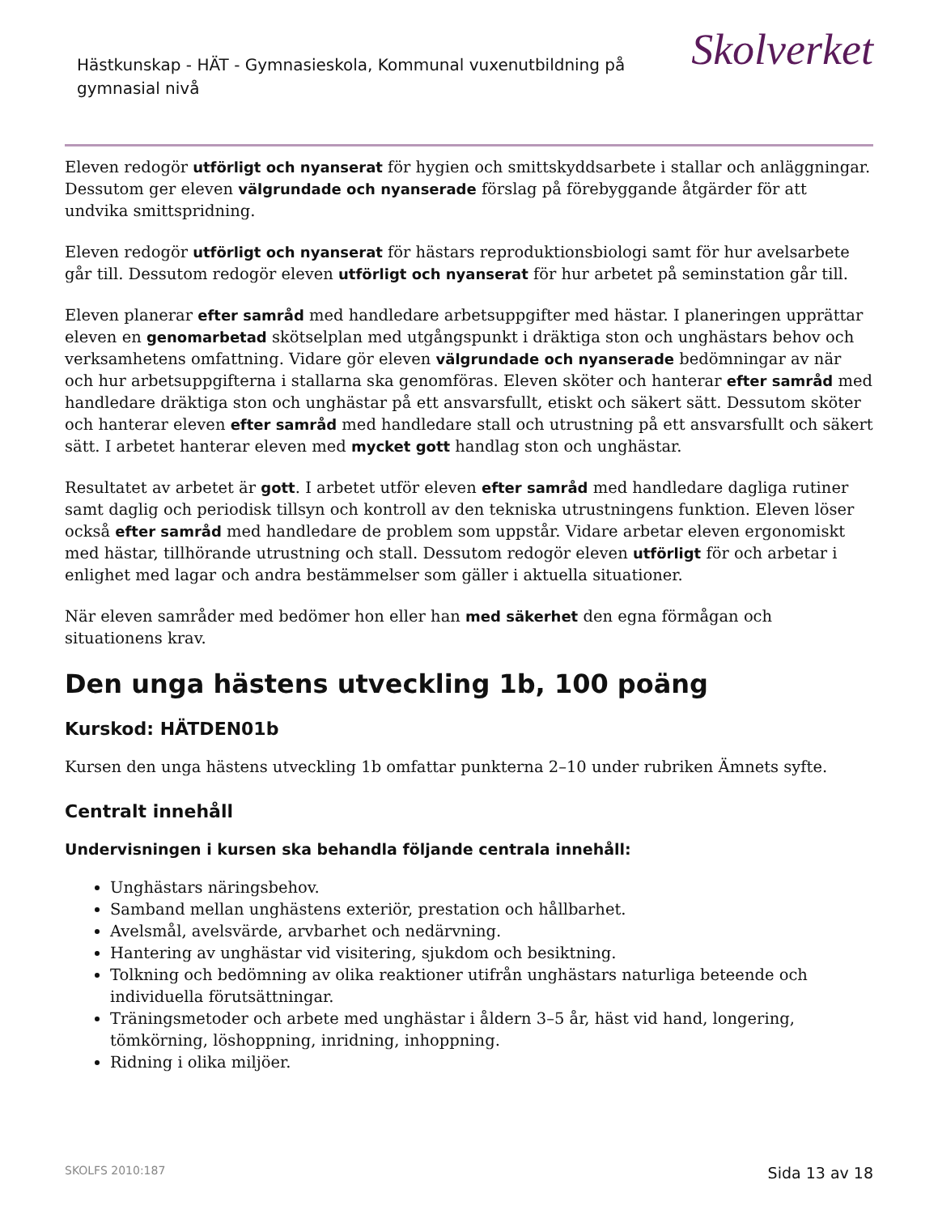Hästkunskap - HÄT - Gymnasieskola, Kommunal vuxenutbildning på gymnasial nivå
Skolverket
Eleven redogör utförligt och nyanserat för hygien och smittskyddsarbete i stallar och anläggningar. Dessutom ger eleven välgrundade och nyanserade förslag på förebyggande åtgärder för att undvika smittspridning.
Eleven redogör utförligt och nyanserat för hästars reproduktionsbiologi samt för hur avelsarbete går till. Dessutom redogör eleven utförligt och nyanserat för hur arbetet på seminstation går till.
Eleven planerar efter samråd med handledare arbetsuppgifter med hästar. I planeringen upprättar eleven en genomarbetad skötselplan med utgångspunkt i dräktiga ston och unghästars behov och verksamhetens omfattning. Vidare gör eleven välgrundade och nyanserade bedömningar av när och hur arbetsuppgifterna i stallarna ska genomföras. Eleven sköter och hanterar efter samråd med handledare dräktiga ston och unghästar på ett ansvarsfullt, etiskt och säkert sätt. Dessutom sköter och hanterar eleven efter samråd med handledare stall och utrustning på ett ansvarsfullt och säkert sätt. I arbetet hanterar eleven med mycket gott handlag ston och unghästar.
Resultatet av arbetet är gott. I arbetet utför eleven efter samråd med handledare dagliga rutiner samt daglig och periodisk tillsyn och kontroll av den tekniska utrustningens funktion. Eleven löser också efter samråd med handledare de problem som uppstår. Vidare arbetar eleven ergonomiskt med hästar, tillhörande utrustning och stall. Dessutom redogör eleven utförligt för och arbetar i enlighet med lagar och andra bestämmelser som gäller i aktuella situationer.
När eleven samråder med bedömer hon eller han med säkerhet den egna förmågan och situationens krav.
Den unga hästens utveckling 1b, 100 poäng
Kurskod: HÄTDEN01b
Kursen den unga hästens utveckling 1b omfattar punkterna 2–10 under rubriken Ämnets syfte.
Centralt innehåll
Undervisningen i kursen ska behandla följande centrala innehåll:
Unghästars näringsbehov.
Samband mellan unghästens exteriör, prestation och hållbarhet.
Avelsmål, avelsvärde, arvbarhet och nedärvning.
Hantering av unghästar vid visitering, sjukdom och besiktning.
Tolkning och bedömning av olika reaktioner utifrån unghästars naturliga beteende och individuella förutsättningar.
Träningsmetoder och arbete med unghästar i åldern 3–5 år, häst vid hand, longering, tömkörning, löshoppning, inridning, inhoppning.
Ridning i olika miljöer.
SKOLFS 2010:187 Sida 13 av 18